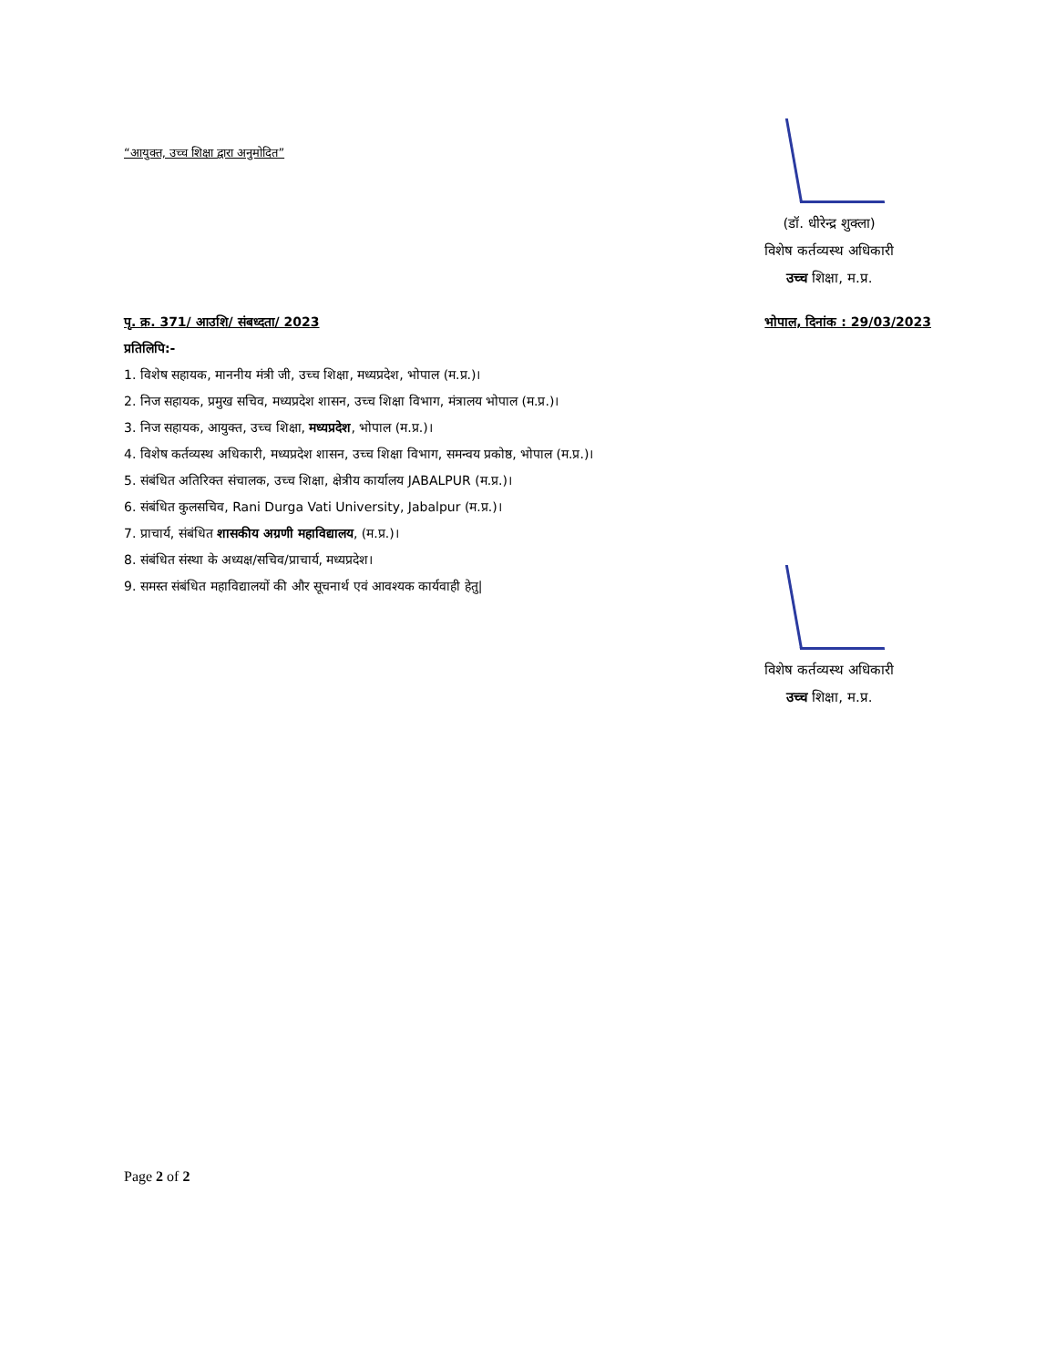“आयुक्त, उच्च शिक्षा द्वारा अनुमोदित”
(डॉ. धीरेन्द्र शुक्ला)
विशेष कर्तव्यस्थ अधिकारी
उच्च शिक्षा, म.प्र.
पृ. क्र. 371/ आउशि/ संबध्दता/ 2023 भोपाल, दिनांक : 29/03/2023
प्रतिलिपि:-
1. विशेष सहायक, माननीय मंत्री जी, उच्च शिक्षा, मध्यप्रदेश, भोपाल (म.प्र.)।
2. निज सहायक, प्रमुख सचिव, मध्यप्रदेश शासन, उच्च शिक्षा विभाग, मंत्रालय भोपाल (म.प्र.)।
3. निज सहायक, आयुक्त, उच्च शिक्षा, मध्यप्रदेश, भोपाल (म.प्र.)।
4. विशेष कर्तव्यस्थ अधिकारी, मध्यप्रदेश शासन, उच्च शिक्षा विभाग, समन्वय प्रकोष्ठ, भोपाल (म.प्र.)।
5. संबंधित अतिरिक्त संचालक, उच्च शिक्षा, क्षेत्रीय कार्यालय JABALPUR (म.प्र.)।
6. संबंधित कुलसचिव, Rani Durga Vati University, Jabalpur (म.प्र.)।
7. प्राचार्य, संबंधित शासकीय अग्रणी महाविद्यालय, (म.प्र.)।
8. संबंधित संस्था के अध्यक्ष/सचिव/प्राचार्य, मध्यप्रदेश।
9. समस्त संबंधित महाविद्यालयों की और सूचनार्थ एवं आवश्यक कार्यवाही हेतु|
विशेष कर्तव्यस्थ अधिकारी
उच्च शिक्षा, म.प्र.
Page 2 of 2